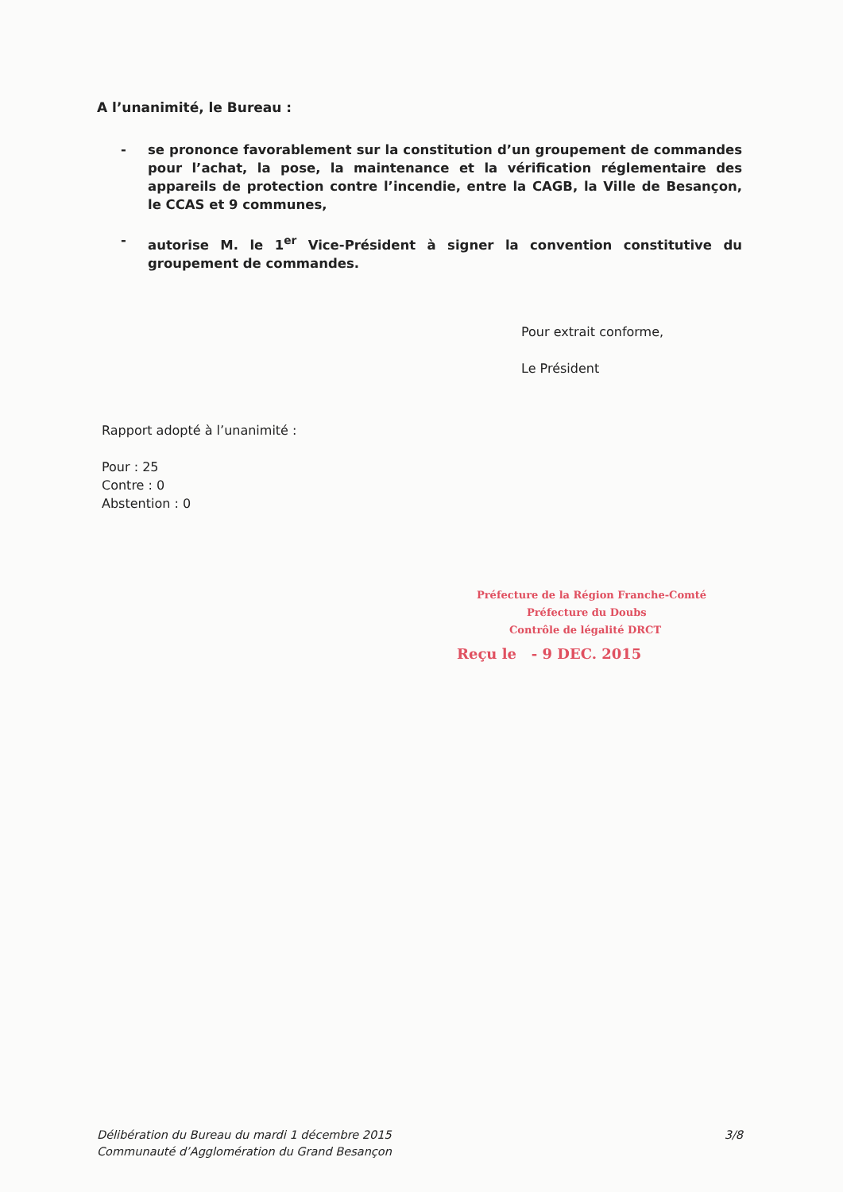A l’unanimité, le Bureau :
- se prononce favorablement sur la constitution d’un groupement de commandes pour l’achat, la pose, la maintenance et la vérification réglementaire des appareils de protection contre l’incendie, entre la CAGB, la Ville de Besançon, le CCAS et 9 communes,
- autorise M. le 1<sup>er</sup> Vice-Président à signer la convention constitutive du groupement de commandes.
Pour extrait conforme,
Le Président
Rapport adopté à l’unanimité :
Pour : 25
Contre : 0
Abstention : 0
Préfecture de la Région Franche-Comté
Préfecture du Doubs
Contrôle de légalité DRCT
Reçu le - 9 DEC. 2015
Délibération du Bureau du mardi 1 décembre 2015
Communauté d’Agglomération du Grand Besançon
3/8